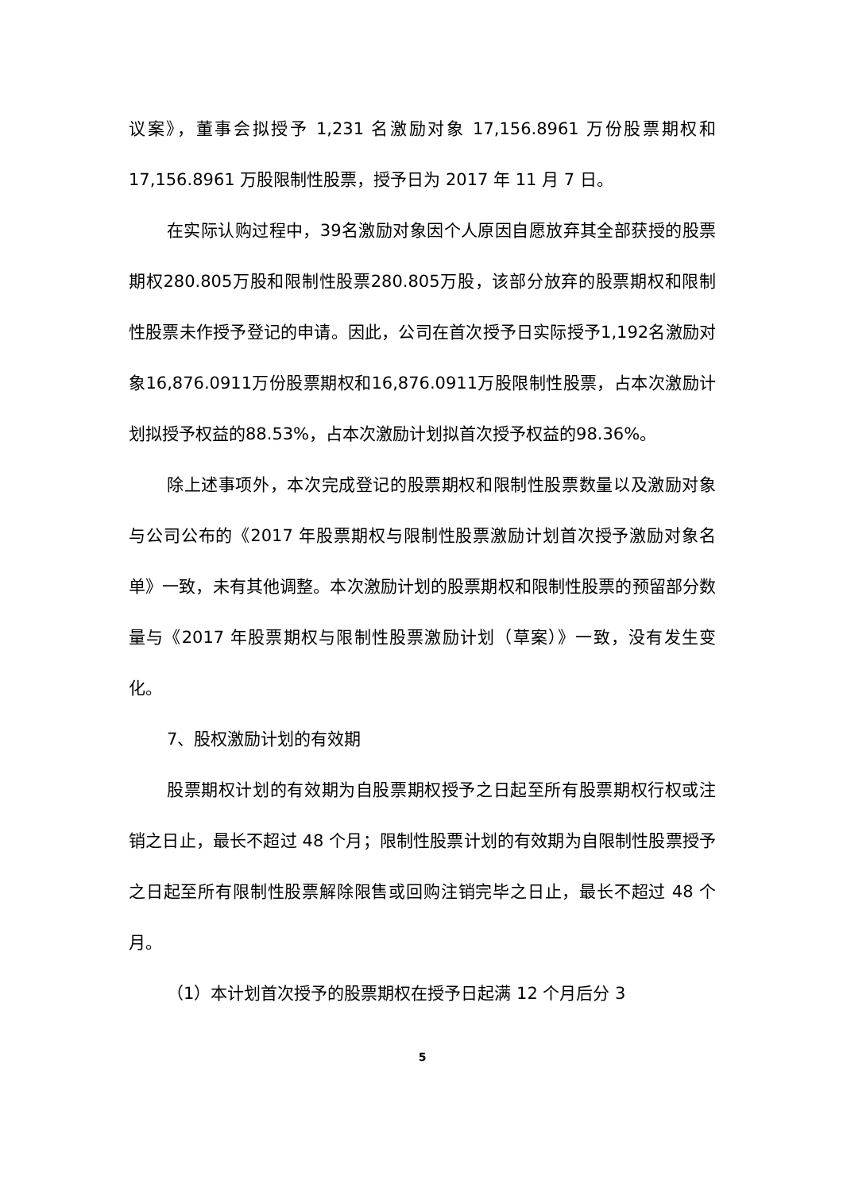议案》，董事会拟授予 1,231 名激励对象 17,156.8961 万份股票期权和 17,156.8961 万股限制性股票，授予日为 2017 年 11 月 7 日。
在实际认购过程中，39名激励对象因个人原因自愿放弃其全部获授的股票期权280.805万股和限制性股票280.805万股，该部分放弃的股票期权和限制性股票未作授予登记的申请。因此，公司在首次授予日实际授予1,192名激励对象16,876.0911万份股票期权和16,876.0911万股限制性股票，占本次激励计划拟授予权益的88.53%，占本次激励计划拟首次授予权益的98.36%。
除上述事项外，本次完成登记的股票期权和限制性股票数量以及激励对象与公司公布的《2017 年股票期权与限制性股票激励计划首次授予激励对象名单》一致，未有其他调整。本次激励计划的股票期权和限制性股票的预留部分数量与《2017 年股票期权与限制性股票激励计划（草案）》一致，没有发生变化。
7、股权激励计划的有效期
股票期权计划的有效期为自股票期权授予之日起至所有股票期权行权或注销之日止，最长不超过 48 个月；限制性股票计划的有效期为自限制性股票授予之日起至所有限制性股票解除限售或回购注销完毕之日止，最长不超过 48 个月。
（1）本计划首次授予的股票期权在授予日起满 12 个月后分 3
5